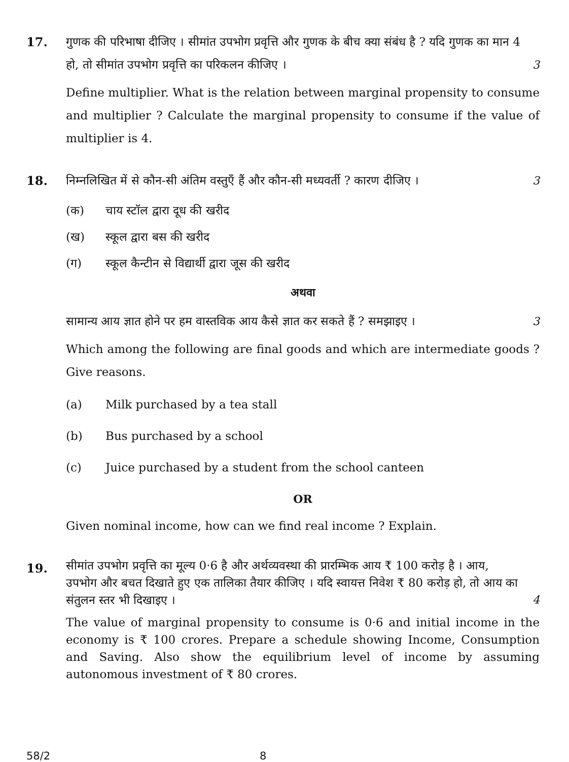17.
गुणक की परिभाषा दीजिए । सीमांत उपभोग प्रवृत्ति और गुणक के बीच क्या संबंध है ? यदि गुणक का मान 4 हो, तो सीमांत उपभोग प्रवृत्ति का परिकलन कीजिए । 3
Define multiplier. What is the relation between marginal propensity to consume and multiplier ? Calculate the marginal propensity to consume if the value of multiplier is 4.
18.
निम्नलिखित में से कौन-सी अंतिम वस्तुएँ हैं और कौन-सी मध्यवर्ती ? कारण दीजिए । 3
(क) चाय स्टॉल द्वारा दूध की खरीद
(ख) स्कूल द्वारा बस की खरीद
(ग) स्कूल कैन्टीन से विद्यार्थी द्वारा जूस की खरीद
अथवा
सामान्य आय ज्ञात होने पर हम वास्तविक आय कैसे ज्ञात कर सकते हैं ? समझाइए । 3
Which among the following are final goods and which are intermediate goods ? Give reasons.
(a) Milk purchased by a tea stall
(b) Bus purchased by a school
(c) Juice purchased by a student from the school canteen
OR
Given nominal income, how can we find real income ? Explain.
19.
सीमांत उपभोग प्रवृत्ति का मूल्य 0·6 है और अर्थव्यवस्था की प्रारम्भिक आय ₹ 100 करोड़ है । आय, उपभोग और बचत दिखाते हुए एक तालिका तैयार कीजिए । यदि स्वायत्त निवेश ₹ 80 करोड़ हो, तो आय का संतुलन स्तर भी दिखाइए । 4
The value of marginal propensity to consume is 0·6 and initial income in the economy is ₹ 100 crores. Prepare a schedule showing Income, Consumption and Saving. Also show the equilibrium level of income by assuming autonomous investment of ₹ 80 crores.
58/2 8